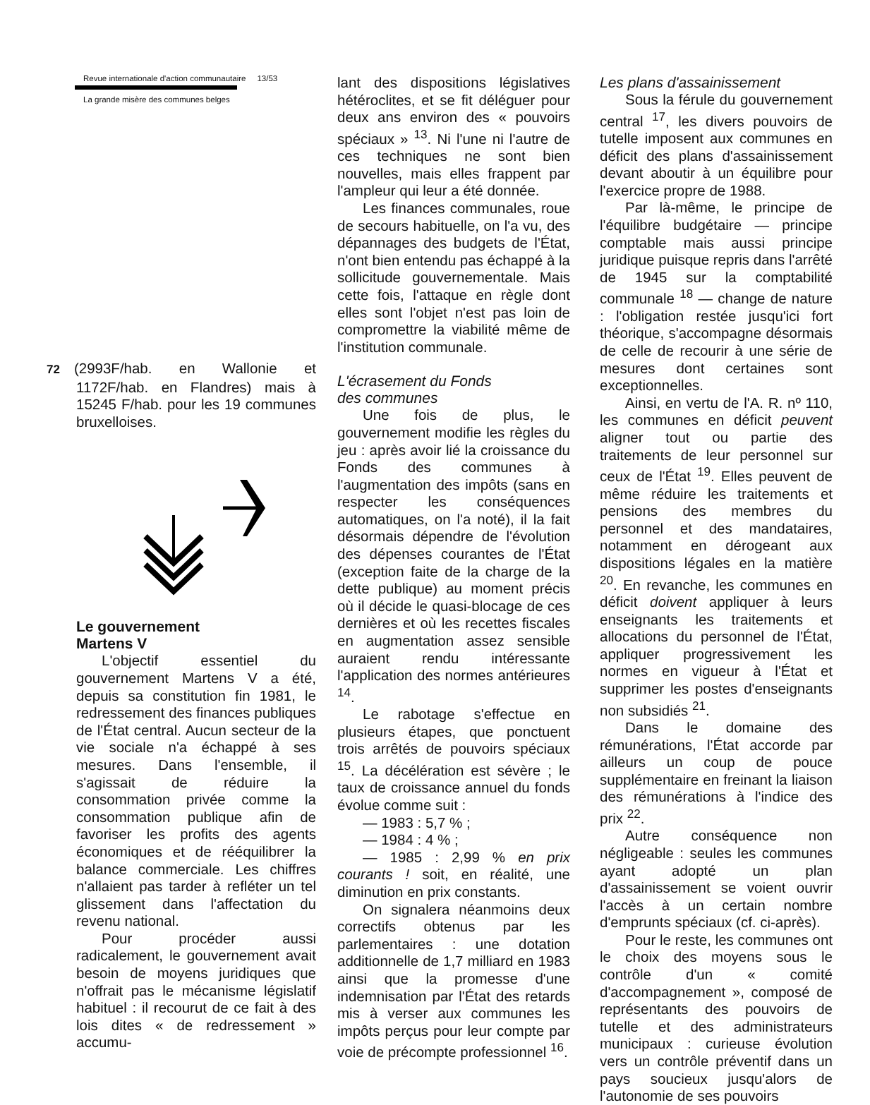Revue internationale d'action communautaire 13/53
La grande misère des communes belges
72 (2993F/hab. en Wallonie et 1172F/hab. en Flandres) mais à 15245 F/hab. pour les 19 communes bruxelloises.
Le gouvernement
Martens V
L'objectif essentiel du gouvernement Martens V a été, depuis sa constitution fin 1981, le redressement des finances publiques de l'État central. Aucun secteur de la vie sociale n'a échappé à ses mesures. Dans l'ensemble, il s'agissait de réduire la consommation privée comme la consommation publique afin de favoriser les profits des agents économiques et de rééquilibrer la balance commerciale. Les chiffres n'allaient pas tarder à refléter un tel glissement dans l'affectation du revenu national.
Pour procéder aussi radicalement, le gouvernement avait besoin de moyens juridiques que n'offrait pas le mécanisme législatif habituel : il recourut de ce fait à des lois dites « de redressement » accumu-
lant des dispositions législatives hétéroclites, et se fit déléguer pour deux ans environ des « pouvoirs spéciaux » <sup>13</sup>. Ni l'une ni l'autre de ces techniques ne sont bien nouvelles, mais elles frappent par l'ampleur qui leur a été donnée.
Les finances communales, roue de secours habituelle, on l'a vu, des dépannages des budgets de l'État, n'ont bien entendu pas échappé à la sollicitude gouvernementale. Mais cette fois, l'attaque en règle dont elles sont l'objet n'est pas loin de compromettre la viabilité même de l'institution communale.
L'écrasement du Fonds
des communes
Une fois de plus, le gouvernement modifie les règles du jeu : après avoir lié la croissance du Fonds des communes à l'augmentation des impôts (sans en respecter les conséquences automatiques, on l'a noté), il la fait désormais dépendre de l'évolution des dépenses courantes de l'État (exception faite de la charge de la dette publique) au moment précis où il décide le quasi-blocage de ces dernières et où les recettes fiscales en augmentation assez sensible auraient rendu intéressante l'application des normes antérieures <sup>14</sup>.
Le rabotage s'effectue en plusieurs étapes, que ponctuent trois arrêtés de pouvoirs spéciaux <sup>15</sup>. La décélération est sévère ; le taux de croissance annuel du fonds évolue comme suit :
— 1983 : 5,7 % ;
— 1984 : 4 % ;
— 1985 : 2,99 % en prix courants ! soit, en réalité, une diminution en prix constants.
On signalera néanmoins deux correctifs obtenus par les parlementaires : une dotation additionnelle de 1,7 milliard en 1983 ainsi que la promesse d'une indemnisation par l'État des retards mis à verser aux communes les impôts perçus pour leur compte par voie de précompte professionnel <sup>16</sup>.
Les plans d'assainissement
Sous la férule du gouvernement central <sup>17</sup>, les divers pouvoirs de tutelle imposent aux communes en déficit des plans d'assainissement devant aboutir à un équilibre pour l'exercice propre de 1988.
Par là-même, le principe de l'équilibre budgétaire — principe comptable mais aussi principe juridique puisque repris dans l'arrêté de 1945 sur la comptabilité communale <sup>18</sup> — change de nature : l'obligation restée jusqu'ici fort théorique, s'accompagne désormais de celle de recourir à une série de mesures dont certaines sont exceptionnelles.
Ainsi, en vertu de l'A. R. nº 110, les communes en déficit peuvent aligner tout ou partie des traitements de leur personnel sur ceux de l'État <sup>19</sup>. Elles peuvent de même réduire les traitements et pensions des membres du personnel et des mandataires, notamment en dérogeant aux dispositions légales en la matière <sup>20</sup>. En revanche, les communes en déficit doivent appliquer à leurs enseignants les traitements et allocations du personnel de l'État, appliquer progressivement les normes en vigueur à l'État et supprimer les postes d'enseignants non subsidiés <sup>21</sup>.
Dans le domaine des rémunérations, l'État accorde par ailleurs un coup de pouce supplémentaire en freinant la liaison des rémunérations à l'indice des prix <sup>22</sup>.
Autre conséquence non négligeable : seules les communes ayant adopté un plan d'assainissement se voient ouvrir l'accès à un certain nombre d'emprunts spéciaux (cf. ci-après).
Pour le reste, les communes ont le choix des moyens sous le contrôle d'un « comité d'accompagnement », composé de représentants des pouvoirs de tutelle et des administrateurs municipaux : curieuse évolution vers un contrôle préventif dans un pays soucieux jusqu'alors de l'autonomie de ses pouvoirs